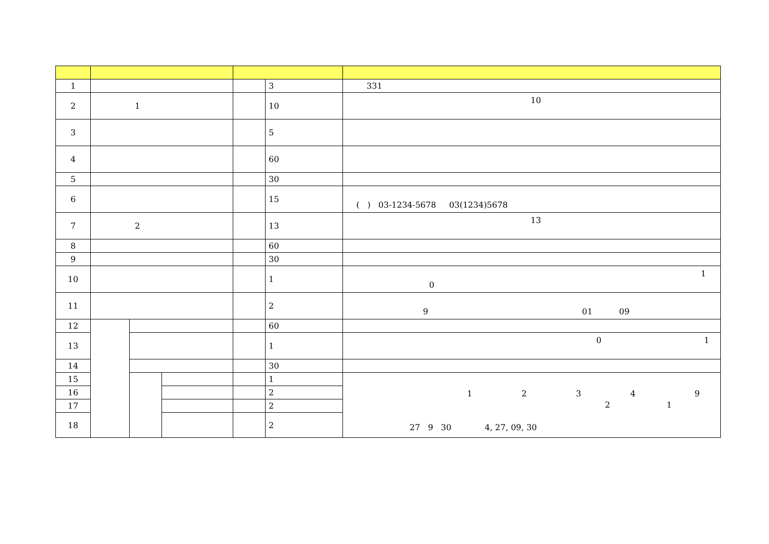| 1 | | | | | 3 | 331 |
| 2 | 1 | | | | 10 | 10 |
| 3 | | | | | 5 | |
| 4 | | | | | 60 | |
| 5 | | | | | 30 | |
| 6 | | | | | 15 | ( ) 03-1234-5678 03(1234)5678 |
| 7 | 2 | | | | 13 | 13 |
| 8 | | | | | 60 | |
| 9 | | | | | 30 | |
| 10 | | | | | 1 | 1 0 |
| 11 | | | | | 2 | 9 01 09 |
| 12 | | | | | 60 | |
| 13 | | | | | 1 | 0 1 |
| 14 | | | | | 30 | |
| 15 | | | | | 1 | 1 2 3 4 9 2 1 27 9 30 4, 27, 09, 30 |
| 16 | | | | | 2 | |
| 17 | | | | | 2 | |
| 18 | | | | | 2 | |